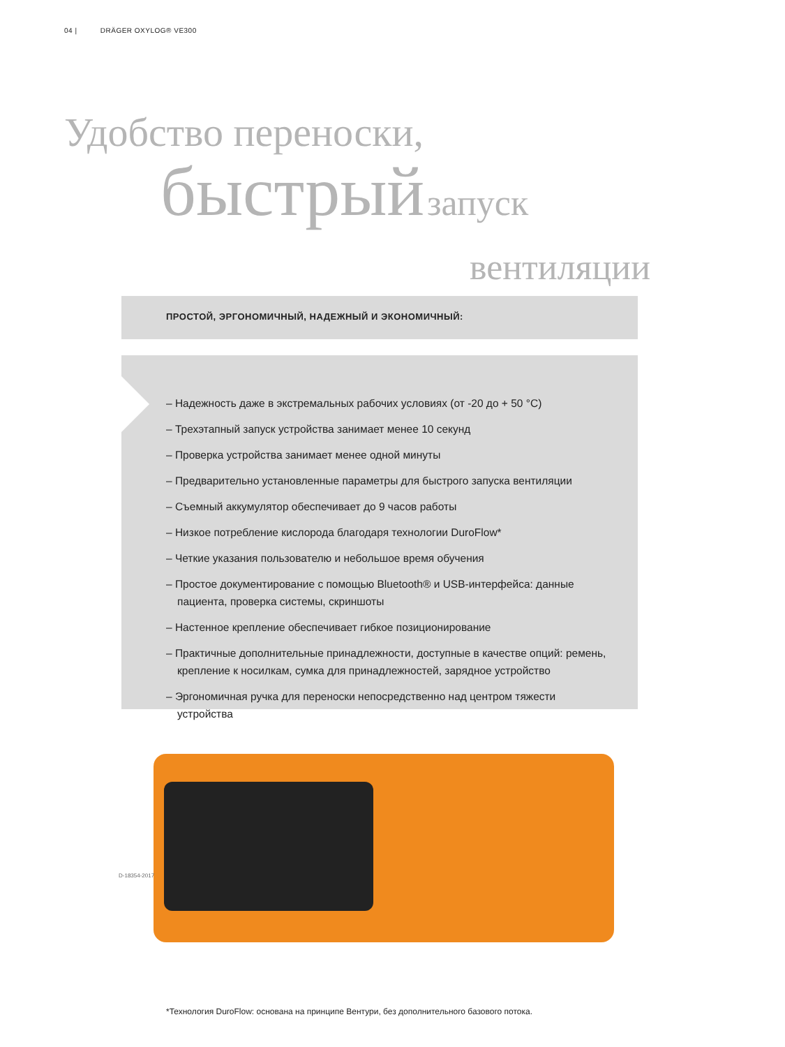04 | DRÄGER OXYLOG® VE300
Удобство переноски,
быстрый запуск
вентиляции
ПРОСТОЙ, ЭРГОНОМИЧНЫЙ, НАДЕЖНЫЙ И ЭКОНОМИЧНЫЙ:
– Надежность даже в экстремальных рабочих условиях (от -20 до + 50 °C)
– Трехэтапный запуск устройства занимает менее 10 секунд
– Проверка устройства занимает менее одной минуты
– Предварительно установленные параметры для быстрого запуска вентиляции
– Съемный аккумулятор обеспечивает до 9 часов работы
– Низкое потребление кислорода благодаря технологии DuroFlow*
– Четкие указания пользователю и небольшое время обучения
– Простое документирование с помощью Bluetooth® и USB-интерфейса: данные пациента, проверка системы, скриншоты
– Настенное крепление обеспечивает гибкое позиционирование
– Практичные дополнительные принадлежности, доступные в качестве опций: ремень, крепление к носилкам, сумка для принадлежностей, зарядное устройство
– Эргономичная ручка для переноски непосредственно над центром тяжести устройства
D-18354-2017
*Технология DuroFlow: основана на принципе Вентури, без дополнительного базового потока.